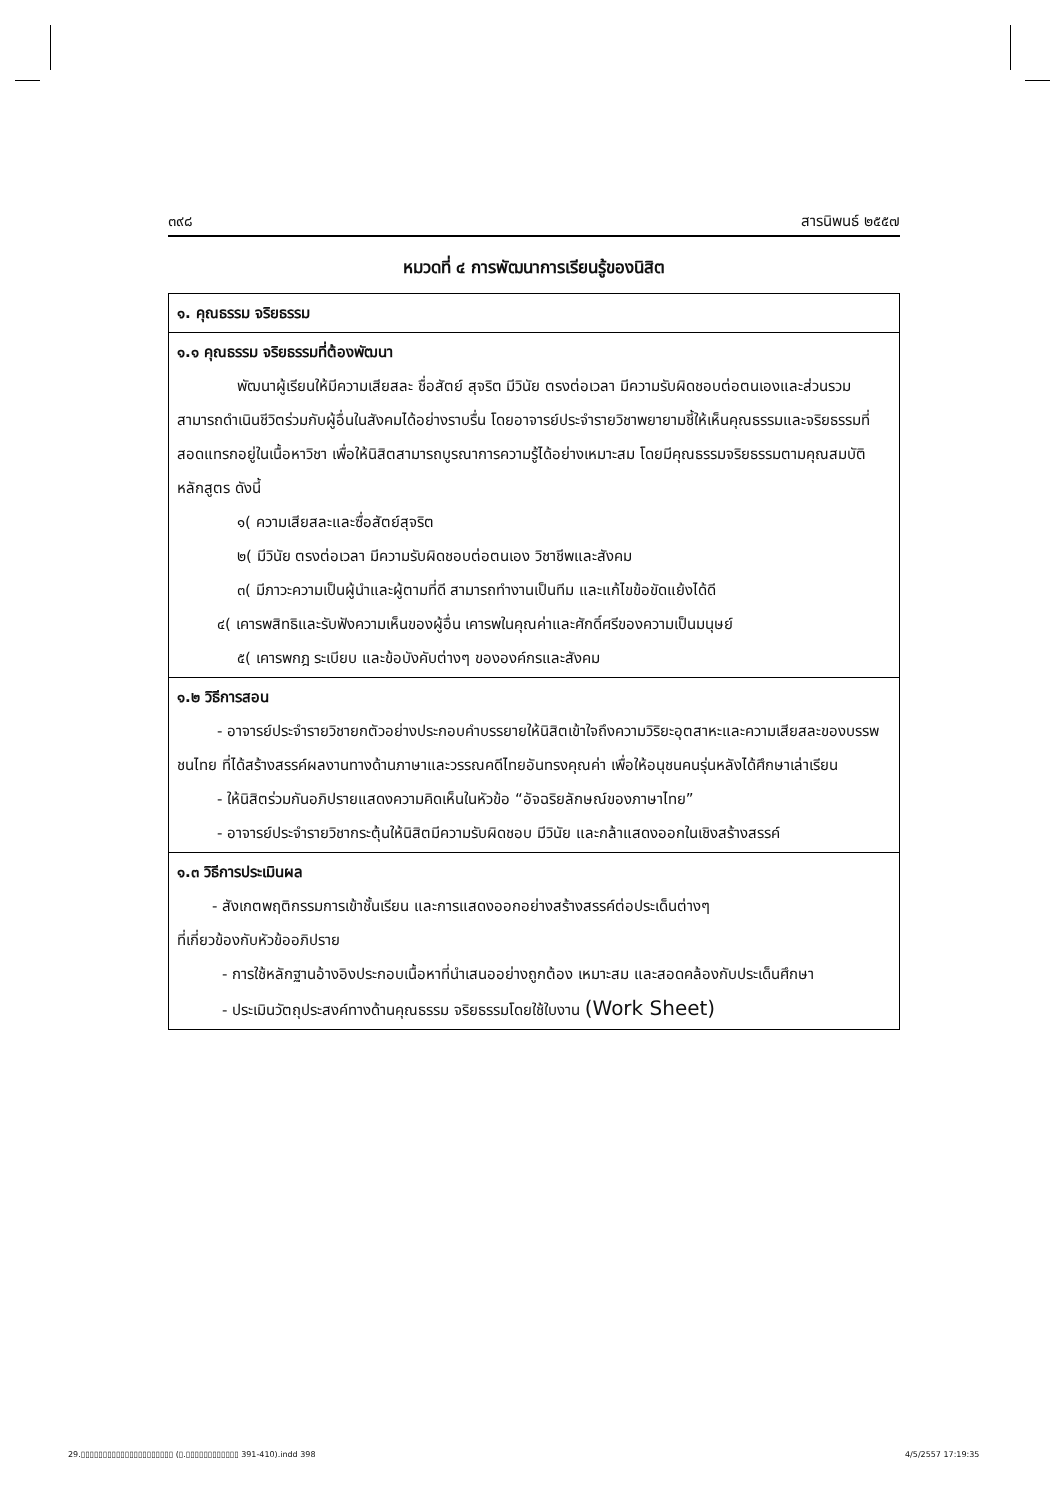๓๙๘ สารนิพนธ์ ๒๕๕๗
หมวดที่ ๔ การพัฒนาการเรียนรู้ของนิสิต
| ๑. คุณธรรม จริยธรรม |
| ๑.๑ คุณธรรม จริยธรรมที่ต้องพัฒนา พัฒนาผู้เรียนให้มีความเสียสละ ชื่อสัตย์ สุจริต มีวินัย ตรงต่อเวลา มีความรับผิดชอบต่อตนเองและส่วนรวม สามารถดำเนินชีวิตร่วมกับผู้อื่นในสังคมได้อย่างราบรื่น โดยอาจารย์ประจำรายวิชาพยายามชี้ให้เห็นคุณธรรมและจริยธรรมที่สอดแทรกอยู่ในเนื้อหาวิชา เพื่อให้นิสิตสามารถบูรณาการความรู้ได้อย่างเหมาะสม โดยมีคุณธรรมจริยธรรมตามคุณสมบัติหลักสูตร ดังนี้ ๑( ความเสียสละและซื่อสัตย์สุจริต ๒( มีวินัย ตรงต่อเวลา มีความรับผิดชอบต่อตนเอง วิชาชีพและสังคม ๓( มีภาวะความเป็นผู้นำและผู้ตามที่ดี สามารถทำงานเป็นทีม และแก้ไขข้อขัดแย้งได้ดี ๔( เคารพสิทธิและรับฟังความเห็นของผู้อื่น เคารพในคุณค่าและศักดิ์ศรีของความเป็นมนุษย์ ๕( เคารพกฎ ระเบียบ และข้อบังคับต่างๆ ขององค์กรและสังคม |
| ๑.๒ วิธีการสอน - อาจารย์ประจำรายวิชายกตัวอย่างประกอบคำบรรยายให้นิสิตเข้าใจถึงความวิริยะอุตสาหะและความเสียสละของบรรพชนไทย ที่ได้สร้างสรรค์ผลงานทางด้านภาษาและวรรณคดีไทยอันทรงคุณค่า เพื่อให้อนุชนคนรุ่นหลังได้ศึกษาเล่าเรียน - ให้นิสิตร่วมกันอภิปรายแสดงความคิดเห็นในหัวข้อ “อัจฉริยลักษณ์ของภาษาไทย” - อาจารย์ประจำรายวิชากระตุ้นให้นิสิตมีความรับผิดชอบ มีวินัย และกล้าแสดงออกในเชิงสร้างสรรค์ |
| ๑.๓ วิธีการประเมินผล - สังเกตพฤติกรรมการเข้าชั้นเรียน และการแสดงออกอย่างสร้างสรรค์ต่อประเด็นต่างๆ ที่เกี่ยวข้องกับหัวข้ออภิปราย - การใช้หลักฐานอ้างอิงประกอบเนื้อหาที่นำเสนออย่างถูกต้อง เหมาะสม และสอดคล้องกับประเด็นศึกษา - ประเมินวัตถุประสงค์ทางด้านคุณธรรม จริยธรรมโดยใช้ใบงาน (Work Sheet) |
29.▯▯▯▯▯▯▯▯▯▯▯▯▯▯▯▯▯▯▯▯▯ (▯.▯▯▯▯▯▯▯▯▯▯▯▯ 391-410).indd 398
4/5/2557 17:19:35